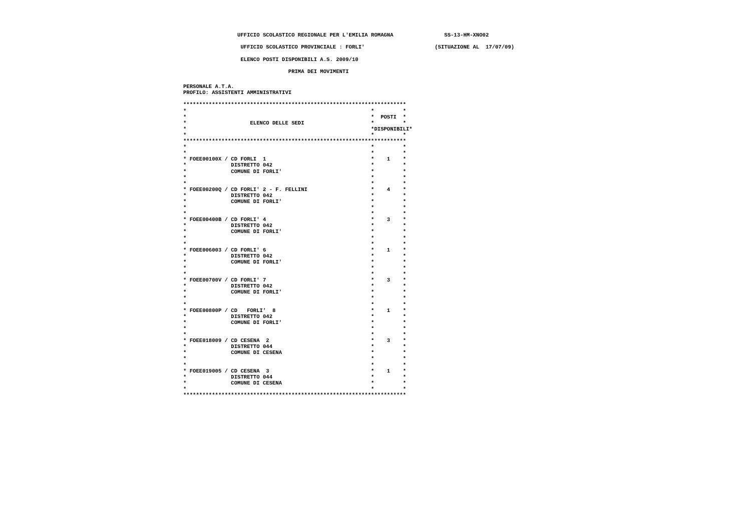UFFICIO SCOLASTICO REGIONALE PER L'EMILIA ROMAGNA                SS-13-HM-XNO02
                  UFFICIO SCOLASTICO PROVINCIALE : FORLI'                      (SITUAZIONE AL  17/07/09)
                  ELENCO POSTI DISPONIBILI A.S. 2009/10
                                 PRIMA DEI MOVIMENTI
PERSONALE A.T.A.
PROFILO: ASSISTENTI AMMINISTRATIVI

**********************************************************************
*                                                          *         *
*                                                          *  POSTI  *
*                    ELENCO DELLE SEDI                     *         *
*                                                          *DISPONIBILI*
*                                                          *         *
**********************************************************************
*                                                          *         *
*                                                          *         *
* FOEE00100X / CD FORLI  1                                 *    1    *
*              DISTRETTO 042                               *         *
*              COMUNE DI FORLI'                            *         *
*                                                          *         *
*                                                          *         *
* FOEE00200Q / CD FORLI' 2 - F. FELLINI                    *    4    *
*              DISTRETTO 042                               *         *
*              COMUNE DI FORLI'                            *         *
*                                                          *         *
*                                                          *         *
* FOEE00400B / CD FORLI' 4                                 *    3    *
*              DISTRETTO 042                               *         *
*              COMUNE DI FORLI'                            *         *
*                                                          *         *
*                                                          *         *
* FOEE006003 / CD FORLI' 6                                 *    1    *
*              DISTRETTO 042                               *         *
*              COMUNE DI FORLI'                            *         *
*                                                          *         *
*                                                          *         *
* FOEE00700V / CD FORLI' 7                                 *    3    *
*              DISTRETTO 042                               *         *
*              COMUNE DI FORLI'                            *         *
*                                                          *         *
*                                                          *         *
* FOEE00800P / CD   FORLI'  8                              *    1    *
*              DISTRETTO 042                               *         *
*              COMUNE DI FORLI'                            *         *
*                                                          *         *
*                                                          *         *
* FOEE018009 / CD CESENA  2                                *    3    *
*              DISTRETTO 044                               *         *
*              COMUNE DI CESENA                            *         *
*                                                          *         *
*                                                          *         *
* FOEE019005 / CD CESENA  3                                *    1    *
*              DISTRETTO 044                               *         *
*              COMUNE DI CESENA                            *         *
*                                                          *         *
**********************************************************************